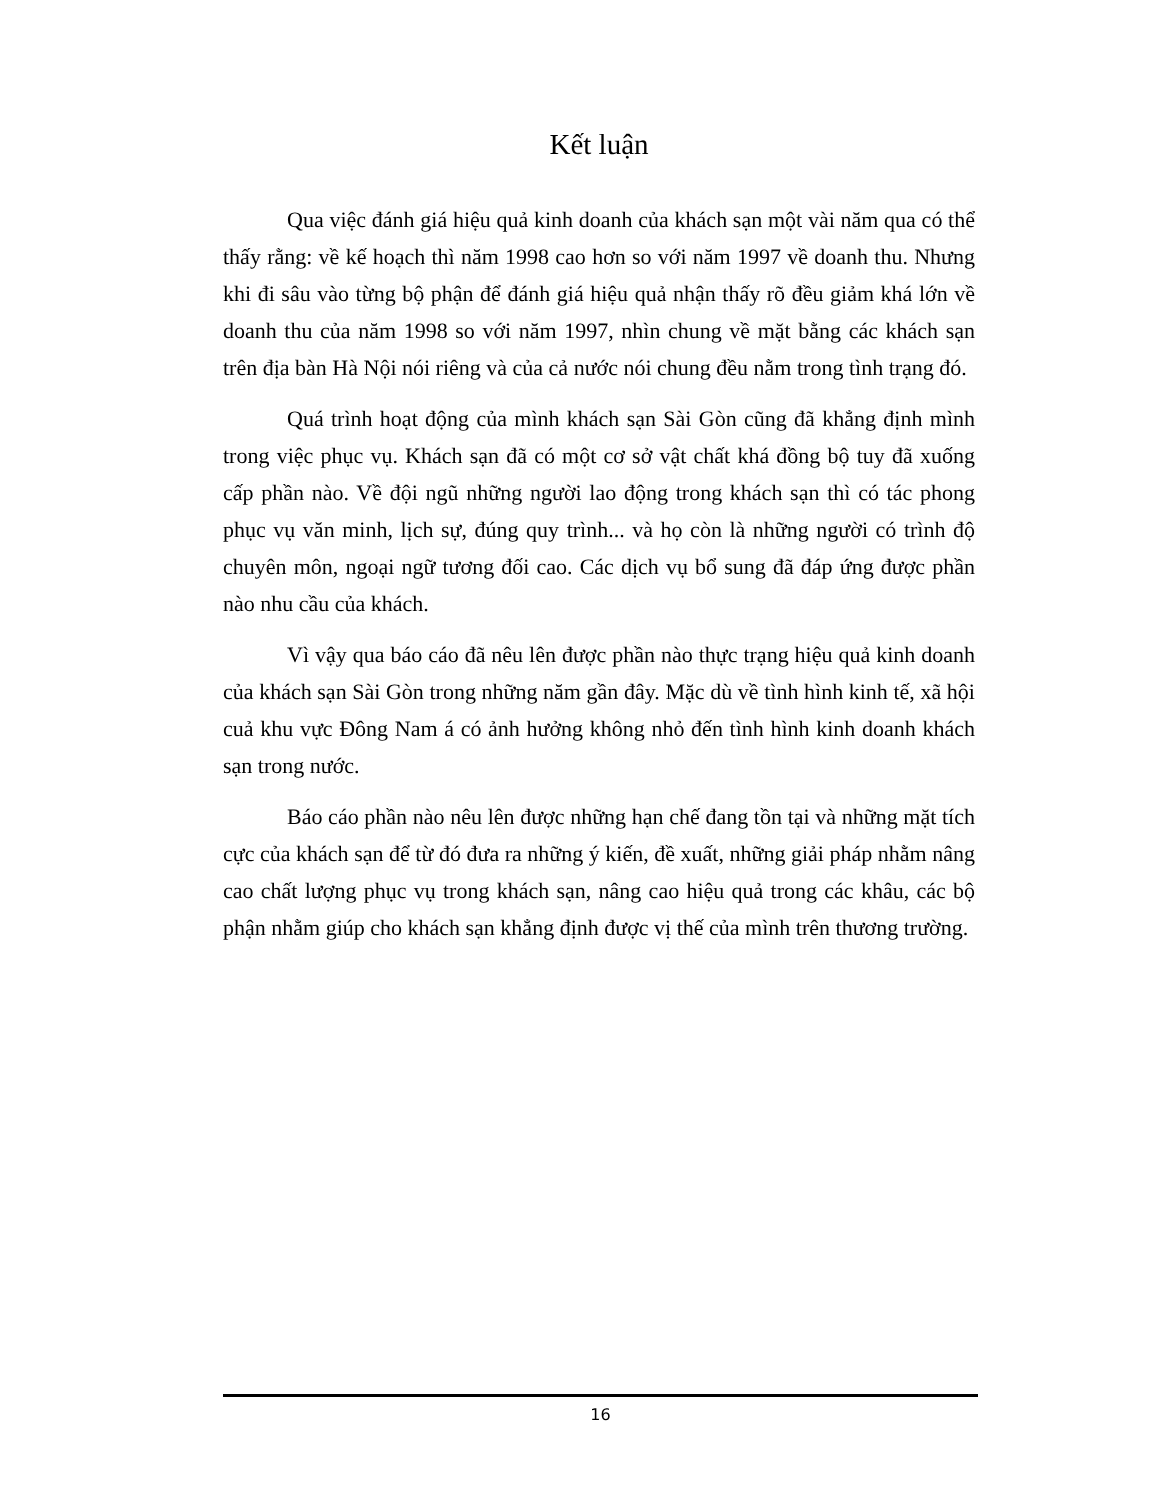Kết luận
Qua việc đánh giá hiệu quả kinh doanh của khách sạn một vài năm qua có thể thấy rằng: về kế hoạch thì năm 1998 cao hơn so với năm 1997 về doanh thu. Nhưng khi đi sâu vào từng bộ phận để đánh giá hiệu quả nhận thấy rõ đều giảm khá lớn về doanh thu của năm 1998 so với năm 1997, nhìn chung về mặt bằng các khách sạn trên địa bàn Hà Nội nói riêng và của cả nước nói chung đều nằm trong tình trạng đó.
Quá trình hoạt động của mình khách sạn Sài Gòn cũng đã khẳng định mình trong việc phục vụ. Khách sạn đã có một cơ sở vật chất khá đồng bộ tuy đã xuống cấp phần nào. Về đội ngũ những người lao động trong khách sạn thì có tác phong phục vụ văn minh, lịch sự, đúng quy trình... và họ còn là những người có trình độ chuyên môn, ngoại ngữ tương đối cao. Các dịch vụ bổ sung đã đáp ứng được phần nào nhu cầu của khách.
Vì vậy qua báo cáo đã nêu lên được phần nào thực trạng hiệu quả kinh doanh của khách sạn Sài Gòn trong những năm gần đây. Mặc dù về tình hình kinh tế, xã hội cuả khu vực Đông Nam á có ảnh hưởng không nhỏ đến tình hình kinh doanh khách sạn trong nước.
Báo cáo phần nào nêu lên được những hạn chế đang tồn tại và những mặt tích cực của khách sạn để từ đó đưa ra những ý kiến, đề xuất, những giải pháp nhằm nâng cao chất lượng phục vụ trong khách sạn, nâng cao hiệu quả trong các khâu, các bộ phận nhằm giúp cho khách sạn khẳng định được vị thế của mình trên thương trường.
16